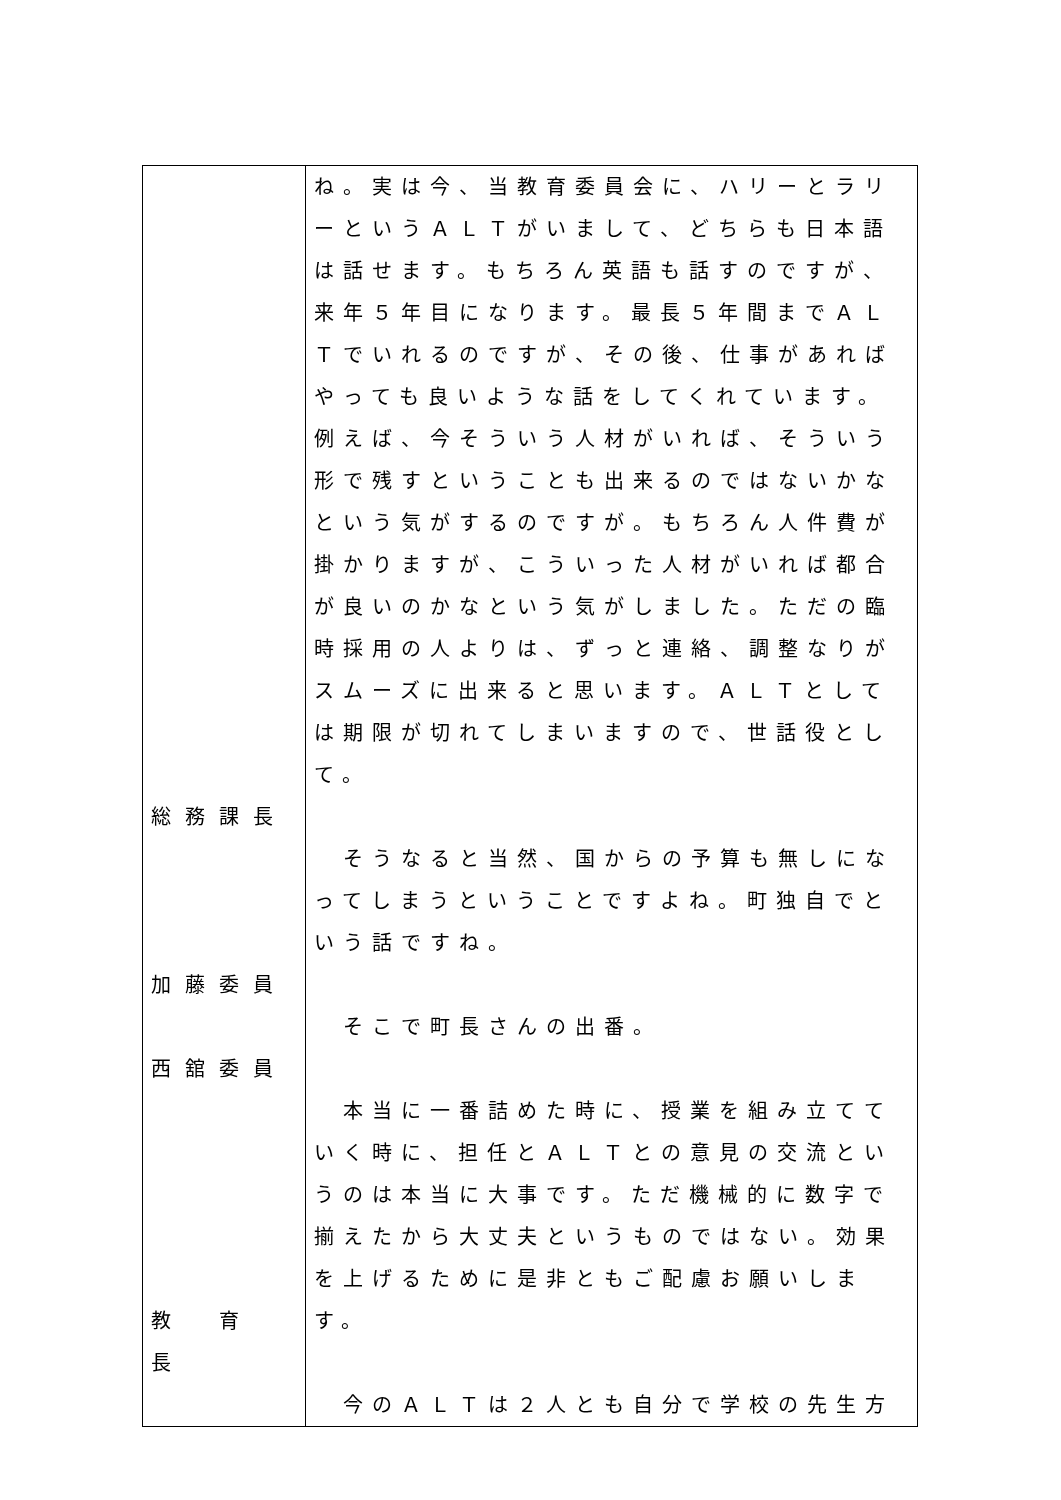| 総務課長 加藤委員 西舘委員 教 育 長 | ね。実は今、当教育委員会に、ハリーとラリーというＡＬＴがいまして、どちらも日本語は話せます。もちろん英語も話すのですが、来年５年目になります。最長５年間までＡＬＴでいれるのですが、その後、仕事があればやっても良いような話をしてくれています。例えば、今そういう人材がいれば、そういう形で残すということも出来るのではないかなという気がするのですが。もちろん人件費が掛かりますが、こういった人材がいれば都合が良いのかなという気がしました。ただの臨時採用の人よりは、ずっと連絡、調整なりがスムーズに出来ると思います。ＡＬＴとしては期限が切れてしまいますので、世話役として。 そうなると当然、国からの予算も無しになってしまうということですよね。町独自でという話ですね。 そこで町長さんの出番。 本当に一番詰めた時に、授業を組み立てていく時に、担任とＡＬＴとの意見の交流というのは本当に大事です。ただ機械的に数字で揃えたから大丈夫というものではない。効果を上げるために是非ともご配慮お願いします。 今のＡＬＴは２人とも自分で学校の先生方 |